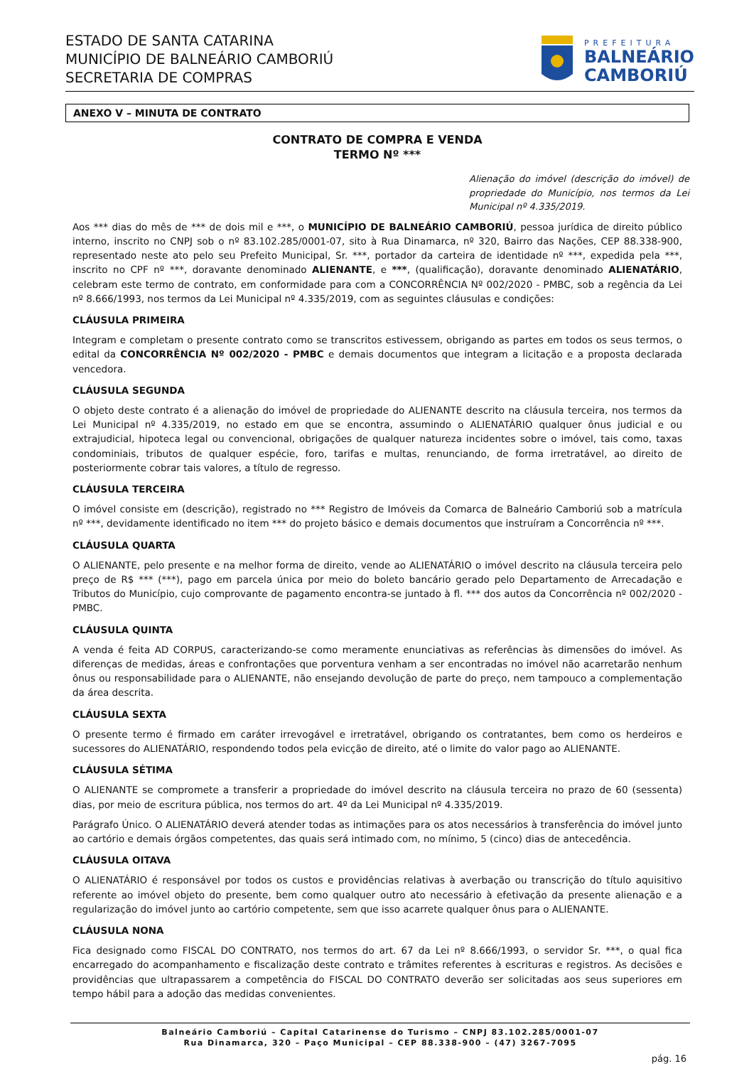ESTADO DE SANTA CATARINA
MUNICÍPIO DE BALNEÁRIO CAMBORIÚ
SECRETARIA DE COMPRAS
PREFEITURA
BALNEÁRIO
CAMBORIÚ
ANEXO V – MINUTA DE CONTRATO
CONTRATO DE COMPRA E VENDA
TERMO Nº ***
Alienação do imóvel (descrição do imóvel) de propriedade do Município, nos termos da Lei Municipal nº 4.335/2019.
Aos *** dias do mês de *** de dois mil e ***, o MUNICÍPIO DE BALNEÁRIO CAMBORIÚ, pessoa jurídica de direito público interno, inscrito no CNPJ sob o nº 83.102.285/0001-07, sito à Rua Dinamarca, nº 320, Bairro das Nações, CEP 88.338-900, representado neste ato pelo seu Prefeito Municipal, Sr. ***, portador da carteira de identidade nº ***, expedida pela ***, inscrito no CPF nº ***, doravante denominado ALIENANTE, e ***, (qualificação), doravante denominado ALIENATÁRIO, celebram este termo de contrato, em conformidade para com a CONCORRÊNCIA Nº 002/2020 - PMBC, sob a regência da Lei nº 8.666/1993, nos termos da Lei Municipal nº 4.335/2019, com as seguintes cláusulas e condições:
CLÁUSULA PRIMEIRA
Integram e completam o presente contrato como se transcritos estivessem, obrigando as partes em todos os seus termos, o edital da CONCORRÊNCIA Nº 002/2020 - PMBC e demais documentos que integram a licitação e a proposta declarada vencedora.
CLÁUSULA SEGUNDA
O objeto deste contrato é a alienação do imóvel de propriedade do ALIENANTE descrito na cláusula terceira, nos termos da Lei Municipal nº 4.335/2019, no estado em que se encontra, assumindo o ALIENATÁRIO qualquer ônus judicial e ou extrajudicial, hipoteca legal ou convencional, obrigações de qualquer natureza incidentes sobre o imóvel, tais como, taxas condominiais, tributos de qualquer espécie, foro, tarifas e multas, renunciando, de forma irretratável, ao direito de posteriormente cobrar tais valores, a título de regresso.
CLÁUSULA TERCEIRA
O imóvel consiste em (descrição), registrado no *** Registro de Imóveis da Comarca de Balneário Camboriú sob a matrícula nº ***, devidamente identificado no item *** do projeto básico e demais documentos que instruíram a Concorrência nº ***.
CLÁUSULA QUARTA
O ALIENANTE, pelo presente e na melhor forma de direito, vende ao ALIENATÁRIO o imóvel descrito na cláusula terceira pelo preço de R$ *** (***), pago em parcela única por meio do boleto bancário gerado pelo Departamento de Arrecadação e Tributos do Município, cujo comprovante de pagamento encontra-se juntado à fl. *** dos autos da Concorrência nº 002/2020 - PMBC.
CLÁUSULA QUINTA
A venda é feita AD CORPUS, caracterizando-se como meramente enunciativas as referências às dimensões do imóvel. As diferenças de medidas, áreas e confrontações que porventura venham a ser encontradas no imóvel não acarretarão nenhum ônus ou responsabilidade para o ALIENANTE, não ensejando devolução de parte do preço, nem tampouco a complementação da área descrita.
CLÁUSULA SEXTA
O presente termo é firmado em caráter irrevogável e irretratável, obrigando os contratantes, bem como os herdeiros e sucessores do ALIENATÁRIO, respondendo todos pela evicção de direito, até o limite do valor pago ao ALIENANTE.
CLÁUSULA SÉTIMA
O ALIENANTE se compromete a transferir a propriedade do imóvel descrito na cláusula terceira no prazo de 60 (sessenta) dias, por meio de escritura pública, nos termos do art. 4º da Lei Municipal nº 4.335/2019.
Parágrafo Único. O ALIENATÁRIO deverá atender todas as intimações para os atos necessários à transferência do imóvel junto ao cartório e demais órgãos competentes, das quais será intimado com, no mínimo, 5 (cinco) dias de antecedência.
CLÁUSULA OITAVA
O ALIENATÁRIO é responsável por todos os custos e providências relativas à averbação ou transcrição do título aquisitivo referente ao imóvel objeto do presente, bem como qualquer outro ato necessário à efetivação da presente alienação e a regularização do imóvel junto ao cartório competente, sem que isso acarrete qualquer ônus para o ALIENANTE.
CLÁUSULA NONA
Fica designado como FISCAL DO CONTRATO, nos termos do art. 67 da Lei nº 8.666/1993, o servidor Sr. ***, o qual fica encarregado do acompanhamento e fiscalização deste contrato e trâmites referentes à escrituras e registros. As decisões e providências que ultrapassarem a competência do FISCAL DO CONTRATO deverão ser solicitadas aos seus superiores em tempo hábil para a adoção das medidas convenientes.
Balneário Camboriú – Capital Catarinense do Turismo – CNPJ 83.102.285/0001-07
Rua Dinamarca, 320 – Paço Municipal – CEP 88.338-900 – (47) 3267-7095
pág. 16